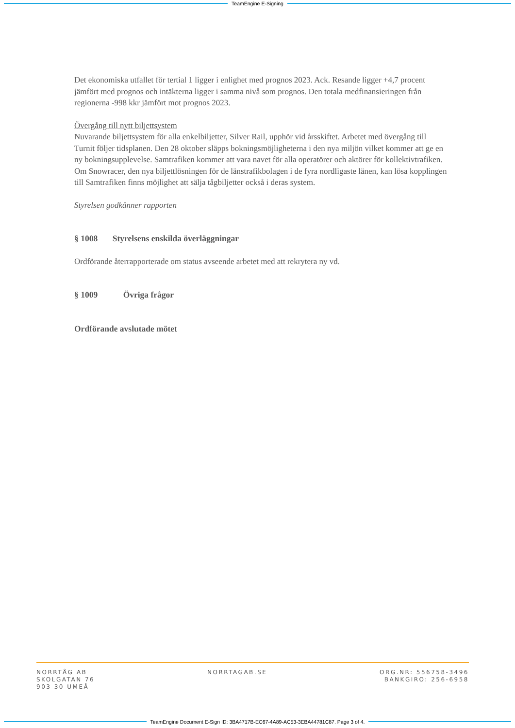TeamEngine E-Signing
Det ekonomiska utfallet för tertial 1 ligger i enlighet med prognos 2023. Ack. Resande ligger +4,7 procent jämfört med prognos och intäkterna ligger i samma nivå som prognos. Den totala medfinansieringen från regionerna -998 kkr jämfört mot prognos 2023.
Övergång till nytt biljettsystem
Nuvarande biljettsystem för alla enkelbiljetter, Silver Rail, upphör vid årsskiftet. Arbetet med övergång till Turnit följer tidsplanen. Den 28 oktober släpps bokningsmöjligheterna i den nya miljön vilket kommer att ge en ny bokningsupplevelse. Samtrafiken kommer att vara navet för alla operatörer och aktörer för kollektivtrafiken. Om Snowracer, den nya biljettlösningen för de länstrafikbolagen i de fyra nordligaste länen, kan lösa kopplingen till Samtrafiken finns möjlighet att sälja tågbiljetter också i deras system.
Styrelsen godkänner rapporten
§ 1008 Styrelsens enskilda överläggningar
Ordförande återrapporterade om status avseende arbetet med att rekrytera ny vd.
§ 1009 Övriga frågor
Ordförande avslutade mötet
NORRTÅG AB
SKOLGATAN 76
903 30 UMEÅ
NORRTAGAB.SE ORG.NR: 556758-3496
BANKGIRO: 256-6958
TeamEngine Document E-Sign ID: 3BA4717B-EC67-4A89-AC53-3EBA44781C87. Page 3 of 4.